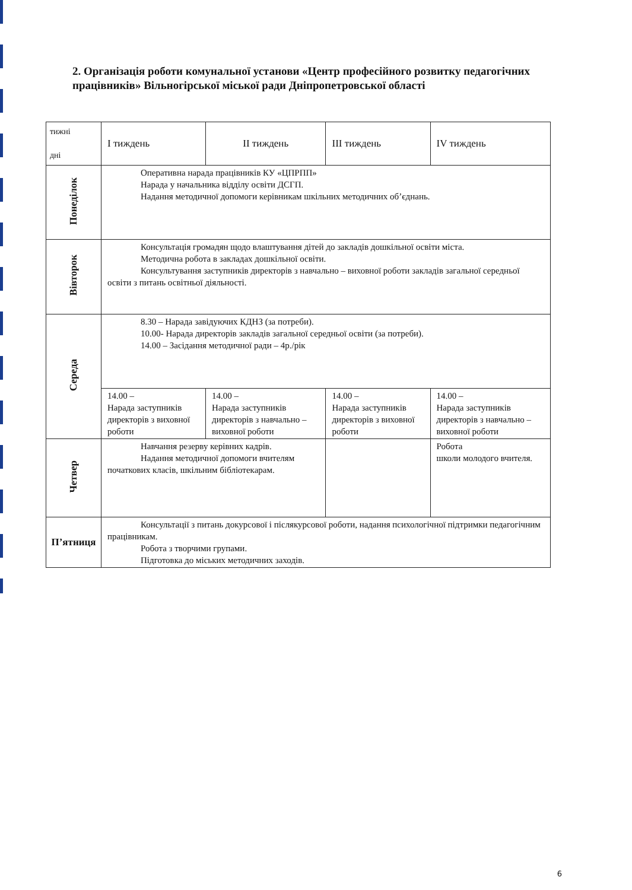2. Організація роботи комунальної установи «Центр професійного розвитку педагогічних працівників» Вільногірської міської ради Дніпропетровської області
| тижні дні | І тиждень | ІІ тиждень | ІІІ тиждень | IV тиждень |
| --- | --- | --- | --- | --- |
| Понеділок | Оперативна нарада працівників КУ «ЦПРПП» Нарада у начальника відділу освіти ДСГП. Надання методичної допомоги керівникам шкільних методичних об’єднань. | | | |
| Вівторок | Консультація громадян щодо влаштування дітей до закладів дошкільної освіти міста. Методична робота в закладах дошкільної освіти. Консультування заступників директорів з навчально – виховної роботи закладів загальної середньої освіти з питань освітньої діяльності. | | | |
| Середа | 8.30 – Нарада завідуючих КДНЗ (за потреби). 10.00- Нарада директорів закладів загальної середньої освіти (за потреби). 14.00 – Засідання методичної ради – 4р./рік | | | |
| | 14.00 – Нарада заступників директорів з виховної роботи | 14.00 – Нарада заступників директорів з навчально – виховної роботи | 14.00 – Нарада заступників директорів з виховної роботи | 14.00 – Нарада заступників директорів з навчально – виховної роботи |
| Четвер | Навчання резерву керівних кадрів. Надання методичної допомоги вчителям початкових класів, шкільним бібліотекарам. | | | Робота школи молодого вчителя. |
| П’ятниця | Консультації з питань докурсової і післякурсової роботи, надання психологічної підтримки педагогічним працівникам. Робота з творчими групами. Підготовка до міських методичних заходів. | | | |
6